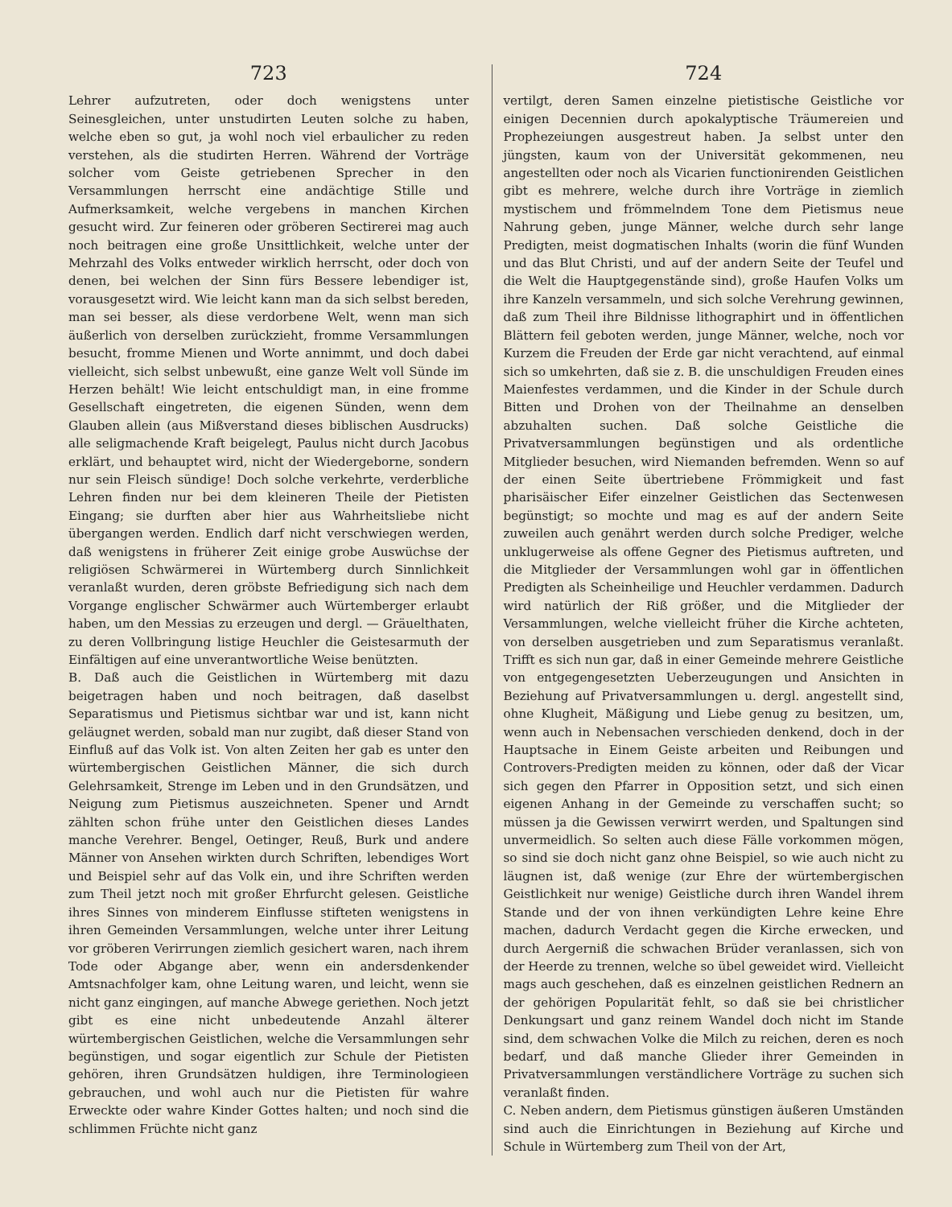723
Lehrer aufzutreten, oder doch wenigstens unter Seinesgleichen, unter unstudirten Leuten solche zu haben, welche eben so gut, ja wohl noch viel erbaulicher zu reden verstehen, als die studirten Herren. Während der Vorträge solcher vom Geiste getriebenen Sprecher in den Versammlungen herrscht eine andächtige Stille und Aufmerksamkeit, welche vergebens in manchen Kirchen gesucht wird. Zur feineren oder gröberen Sectirerei mag auch noch beitragen eine große Unsittlichkeit, welche unter der Mehrzahl des Volks entweder wirklich herrscht, oder doch von denen, bei welchen der Sinn fürs Bessere lebendiger ist, vorausgesetzt wird. Wie leicht kann man da sich selbst bereden, man sei besser, als diese verdorbene Welt, wenn man sich äußerlich von derselben zurückzieht, fromme Versammlungen besucht, fromme Mienen und Worte annimmt, und doch dabei vielleicht, sich selbst unbewußt, eine ganze Welt voll Sünde im Herzen behält! Wie leicht entschuldigt man, in eine fromme Gesellschaft eingetreten, die eigenen Sünden, wenn dem Glauben allein (aus Mißverstand dieses biblischen Ausdrucks) alle seligmachende Kraft beigelegt, Paulus nicht durch Jacobus erklärt, und behauptet wird, nicht der Wiedergeborne, sondern nur sein Fleisch sündige! Doch solche verkehrte, verderbliche Lehren finden nur bei dem kleineren Theile der Pietisten Eingang; sie durften aber hier aus Wahrheitsliebe nicht übergangen werden. Endlich darf nicht verschwiegen werden, daß wenigstens in früherer Zeit einige grobe Auswüchse der religiösen Schwärmerei in Würtemberg durch Sinnlichkeit veranlaßt wurden, deren gröbste Befriedigung sich nach dem Vorgange englischer Schwärmer auch Würtemberger erlaubt haben, um den Messias zu erzeugen und dergl. — Gräuelthaten, zu deren Vollbringung listige Heuchler die Geistesarmuth der Einfältigen auf eine unverantwortliche Weise benützten.
B. Daß auch die Geistlichen in Würtemberg mit dazu beigetragen haben und noch beitragen, daß daselbst Separatismus und Pietismus sichtbar war und ist, kann nicht geläugnet werden, sobald man nur zugibt, daß dieser Stand von Einfluß auf das Volk ist. Von alten Zeiten her gab es unter den würtembergischen Geistlichen Männer, die sich durch Gelehrsamkeit, Strenge im Leben und in den Grundsätzen, und Neigung zum Pietismus auszeichneten. Spener und Arndt zählten schon frühe unter den Geistlichen dieses Landes manche Verehrer. Bengel, Oetinger, Reuß, Burk und andere Männer von Ansehen wirkten durch Schriften, lebendiges Wort und Beispiel sehr auf das Volk ein, und ihre Schriften werden zum Theil jetzt noch mit großer Ehrfurcht gelesen. Geistliche ihres Sinnes von minderem Einflusse stifteten wenigstens in ihren Gemeinden Versammlungen, welche unter ihrer Leitung vor gröberen Verirrungen ziemlich gesichert waren, nach ihrem Tode oder Abgange aber, wenn ein andersdenkender Amtsnachfolger kam, ohne Leitung waren, und leicht, wenn sie nicht ganz eingingen, auf manche Abwege geriethen. Noch jetzt gibt es eine nicht unbedeutende Anzahl älterer würtembergischen Geistlichen, welche die Versammlungen sehr begünstigen, und sogar eigentlich zur Schule der Pietisten gehören, ihren Grundsätzen huldigen, ihre Terminologieen gebrauchen, und wohl auch nur die Pietisten für wahre Erweckte oder wahre Kinder Gottes halten; und noch sind die schlimmen Früchte nicht ganz
724
vertilgt, deren Samen einzelne pietistische Geistliche vor einigen Decennien durch apokalyptische Träumereien und Prophezeiungen ausgestreut haben. Ja selbst unter den jüngsten, kaum von der Universität gekommenen, neu angestellten oder noch als Vicarien functionirenden Geistlichen gibt es mehrere, welche durch ihre Vorträge in ziemlich mystischem und frömmelndem Tone dem Pietismus neue Nahrung geben, junge Männer, welche durch sehr lange Predigten, meist dogmatischen Inhalts (worin die fünf Wunden und das Blut Christi, und auf der andern Seite der Teufel und die Welt die Hauptgegenstände sind), große Haufen Volks um ihre Kanzeln versammeln, und sich solche Verehrung gewinnen, daß zum Theil ihre Bildnisse lithographirt und in öffentlichen Blättern feil geboten werden, junge Männer, welche, noch vor Kurzem die Freuden der Erde gar nicht verachtend, auf einmal sich so umkehrten, daß sie z. B. die unschuldigen Freuden eines Maienfestes verdammen, und die Kinder in der Schule durch Bitten und Drohen von der Theilnahme an denselben abzuhalten suchen. Daß solche Geistliche die Privatversammlungen begünstigen und als ordentliche Mitglieder besuchen, wird Niemanden befremden. Wenn so auf der einen Seite übertriebene Frömmigkeit und fast pharisäischer Eifer einzelner Geistlichen das Sectenwesen begünstigt; so mochte und mag es auf der andern Seite zuweilen auch genährt werden durch solche Prediger, welche unklugerweise als offene Gegner des Pietismus auftreten, und die Mitglieder der Versammlungen wohl gar in öffentlichen Predigten als Scheinheilige und Heuchler verdammen. Dadurch wird natürlich der Riß größer, und die Mitglieder der Versammlungen, welche vielleicht früher die Kirche achteten, von derselben ausgetrieben und zum Separatismus veranlaßt. Trifft es sich nun gar, daß in einer Gemeinde mehrere Geistliche von entgegengesetzten Ueberzeugungen und Ansichten in Beziehung auf Privatversammlungen u. dergl. angestellt sind, ohne Klugheit, Mäßigung und Liebe genug zu besitzen, um, wenn auch in Nebensachen verschieden denkend, doch in der Hauptsache in Einem Geiste arbeiten und Reibungen und Controvers-Predigten meiden zu können, oder daß der Vicar sich gegen den Pfarrer in Opposition setzt, und sich einen eigenen Anhang in der Gemeinde zu verschaffen sucht; so müssen ja die Gewissen verwirrt werden, und Spaltungen sind unvermeidlich. So selten auch diese Fälle vorkommen mögen, so sind sie doch nicht ganz ohne Beispiel, so wie auch nicht zu läugnen ist, daß wenige (zur Ehre der würtembergischen Geistlichkeit nur wenige) Geistliche durch ihren Wandel ihrem Stande und der von ihnen verkündigten Lehre keine Ehre machen, dadurch Verdacht gegen die Kirche erwecken, und durch Aergerniß die schwachen Brüder veranlassen, sich von der Heerde zu trennen, welche so übel geweidet wird. Vielleicht mags auch geschehen, daß es einzelnen geistlichen Rednern an der gehörigen Popularität fehlt, so daß sie bei christlicher Denkungsart und ganz reinem Wandel doch nicht im Stande sind, dem schwachen Volke die Milch zu reichen, deren es noch bedarf, und daß manche Glieder ihrer Gemeinden in Privatversammlungen verständlichere Vorträge zu suchen sich veranlaßt finden.
C. Neben andern, dem Pietismus günstigen äußeren Umständen sind auch die Einrichtungen in Beziehung auf Kirche und Schule in Würtemberg zum Theil von der Art,